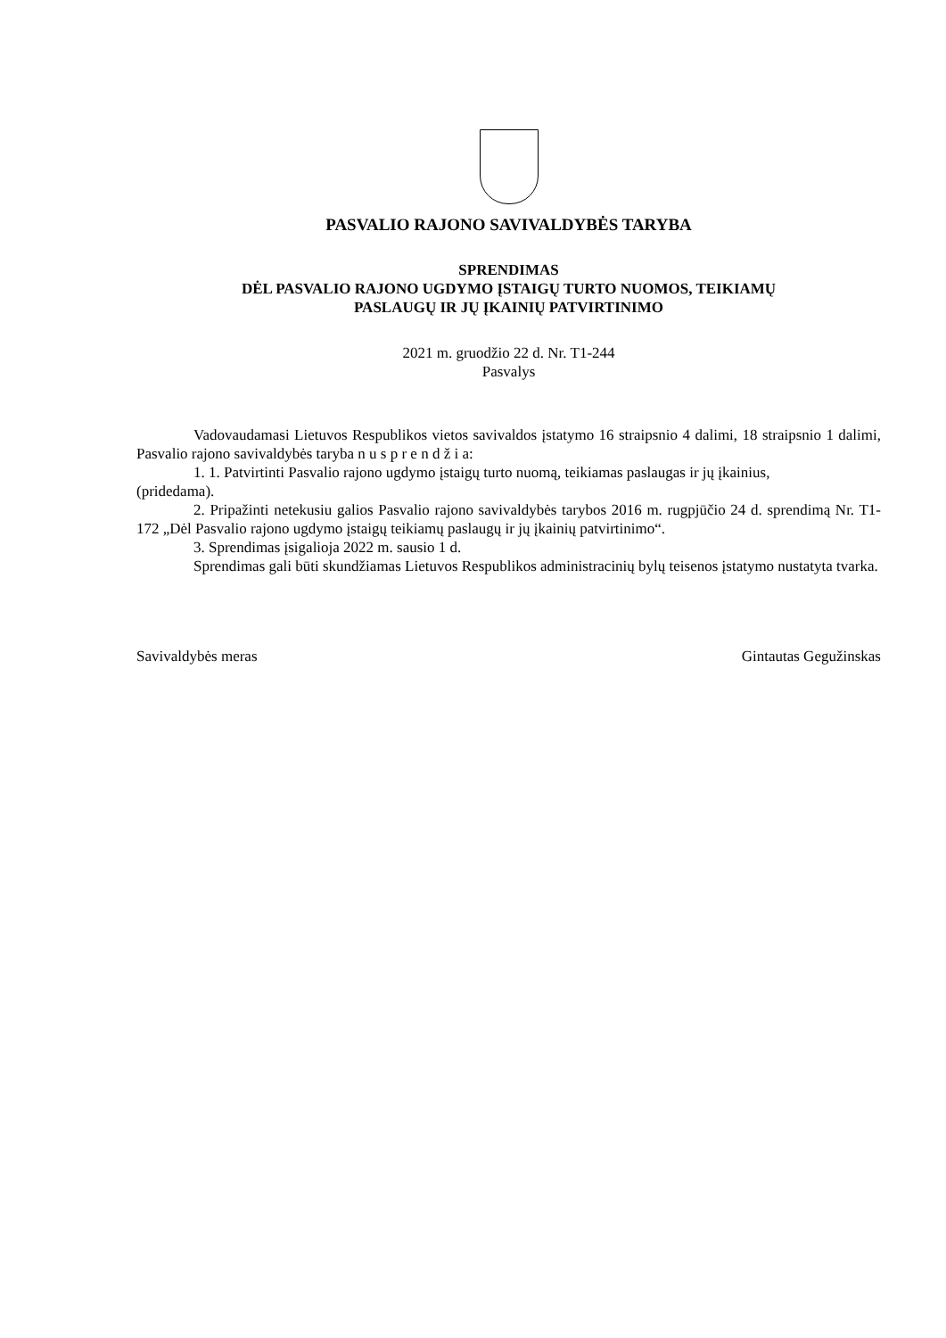PASVALIO RAJONO SAVIVALDYBĖS TARYBA
SPRENDIMAS
DĖL PASVALIO RAJONO UGDYMO ĮSTAIGŲ TURTO NUOMOS, TEIKIAMŲ
PASLAUGŲ IR JŲ ĮKAINIŲ PATVIRTINIMO
2021 m. gruodžio 22 d. Nr. T1-244
Pasvalys
Vadovaudamasi Lietuvos Respublikos vietos savivaldos įstatymo 16 straipsnio 4 dalimi, 18 straipsnio 1 dalimi, Pasvalio rajono savivaldybės taryba n u s p r e n d ž i a:
1. 1. Patvirtinti Pasvalio rajono ugdymo įstaigų turto nuomą, teikiamas paslaugas ir jų įkainius,
(pridedama).
2. Pripažinti netekusiu galios Pasvalio rajono savivaldybės tarybos 2016 m. rugpjūčio 24 d. sprendimą Nr. T1-172 „Dėl Pasvalio rajono ugdymo įstaigų teikiamų paslaugų ir jų įkainių patvirtinimo“.
3. Sprendimas įsigalioja 2022 m. sausio 1 d.
Sprendimas gali būti skundžiamas Lietuvos Respublikos administracinių bylų teisenos įstatymo nustatyta tvarka.
Savivaldybės meras Gintautas Gegužinskas